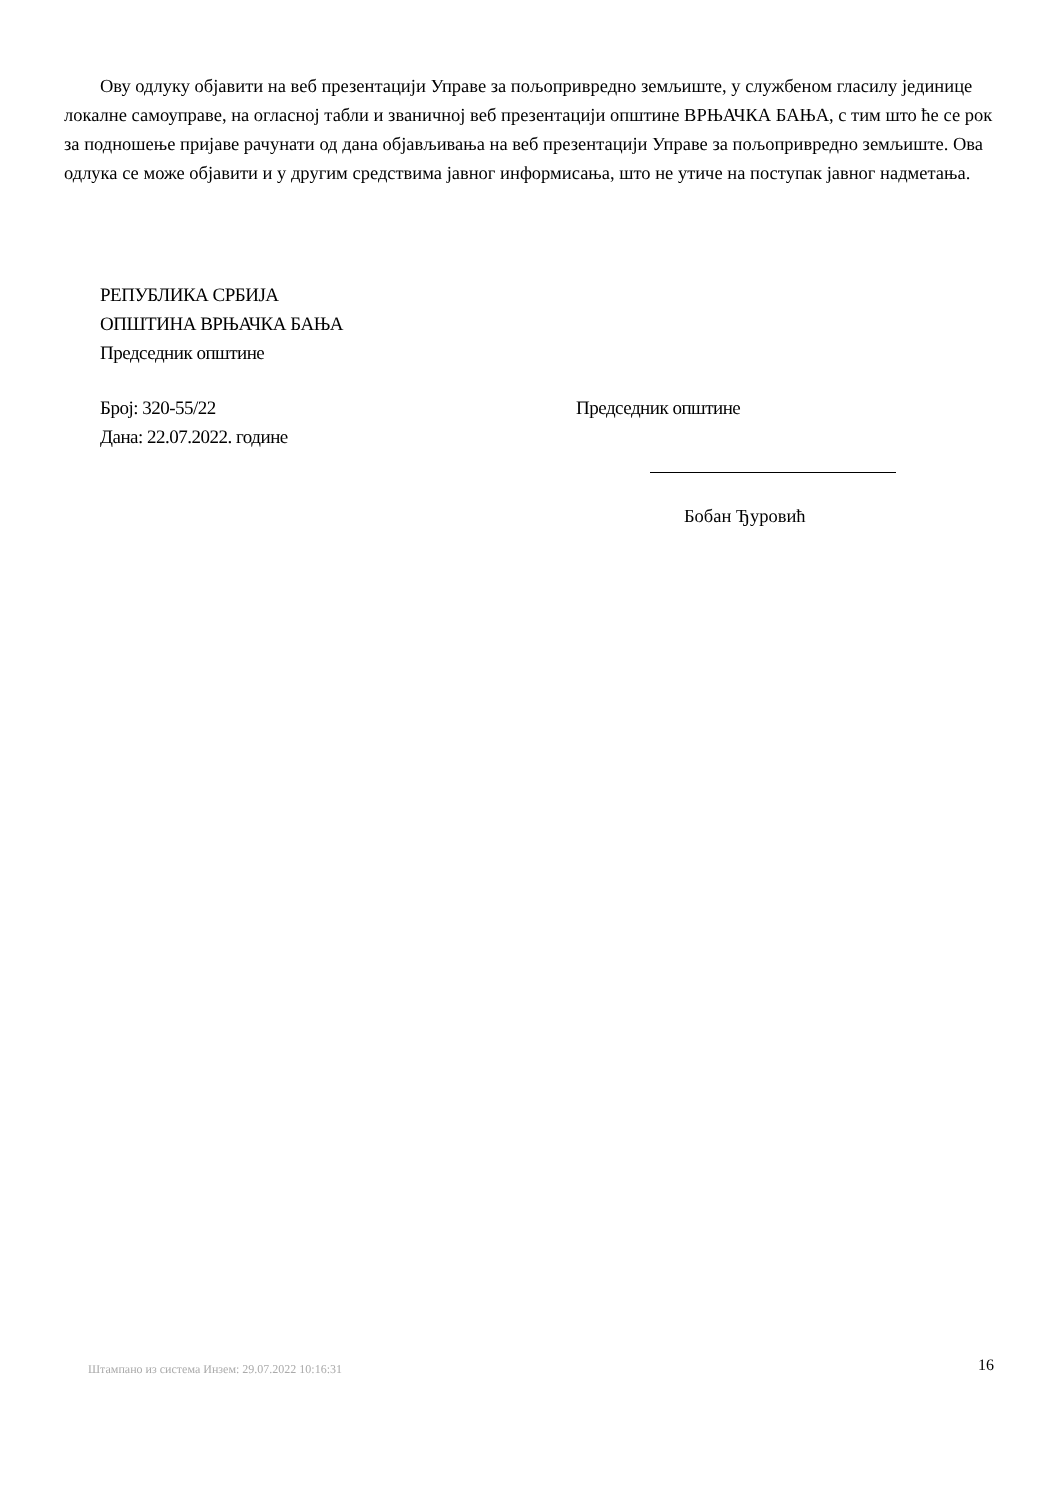Ову одлуку објавити на веб презентацији Управе за пољопривредно земљиште, у службеном гласилу јединице локалне самоуправе, на огласној табли и званичној веб презентацији општине ВРЊАЧКА БАЊА, с тим што ће се рок за подношење пријаве рачунати од дана објављивања на веб презентацији Управе за пољопривредно земљиште. Ова одлука се може објавити и у другим средствима јавног информисања, што не утиче на поступак јавног надметања.
РЕПУБЛИКА СРБИЈА
ОПШТИНА ВРЊАЧКА БАЊА
Председник општине
Број: 320-55/22
Дана: 22.07.2022. године
Председник општине
Бобан Ђуровић
Штампано из система Инзем: 29.07.2022 10:16:31
16